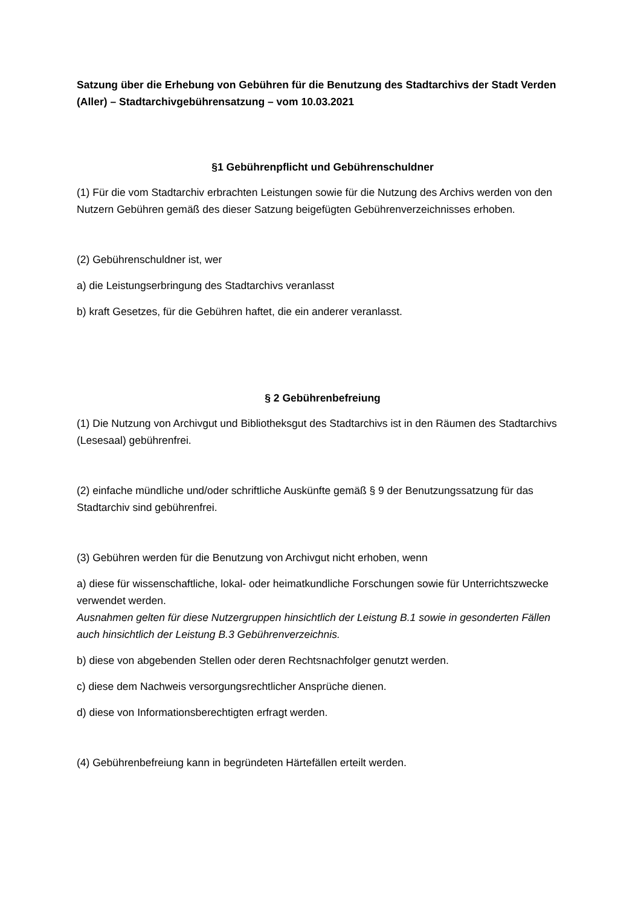Satzung über die Erhebung von Gebühren für die Benutzung des Stadtarchivs der Stadt Verden (Aller) – Stadtarchivgebührensatzung – vom 10.03.2021
§1 Gebührenpflicht und Gebührenschuldner
(1) Für die vom Stadtarchiv erbrachten Leistungen sowie für die Nutzung des Archivs werden von den Nutzern Gebühren gemäß des dieser Satzung beigefügten Gebührenverzeichnisses erhoben.
(2) Gebührenschuldner ist, wer
a) die Leistungserbringung des Stadtarchivs veranlasst
b) kraft Gesetzes, für die Gebühren haftet, die ein anderer veranlasst.
§ 2 Gebührenbefreiung
(1) Die Nutzung von Archivgut und Bibliotheksgut des Stadtarchivs ist in den Räumen des Stadtarchivs (Lesesaal) gebührenfrei.
(2) einfache mündliche und/oder schriftliche Auskünfte gemäß § 9 der Benutzungssatzung für das Stadtarchiv sind gebührenfrei.
(3) Gebühren werden für die Benutzung von Archivgut nicht erhoben, wenn
a) diese für wissenschaftliche, lokal- oder heimatkundliche Forschungen sowie für Unterrichtszwecke verwendet werden.
Ausnahmen gelten für diese Nutzergruppen hinsichtlich der Leistung B.1 sowie in gesonderten Fällen auch hinsichtlich der Leistung B.3 Gebührenverzeichnis.
b) diese von abgebenden Stellen oder deren Rechtsnachfolger genutzt werden.
c) diese dem Nachweis versorgungsrechtlicher Ansprüche dienen.
d) diese von Informationsberechtigten erfragt werden.
(4) Gebührenbefreiung kann in begründeten Härtefällen erteilt werden.